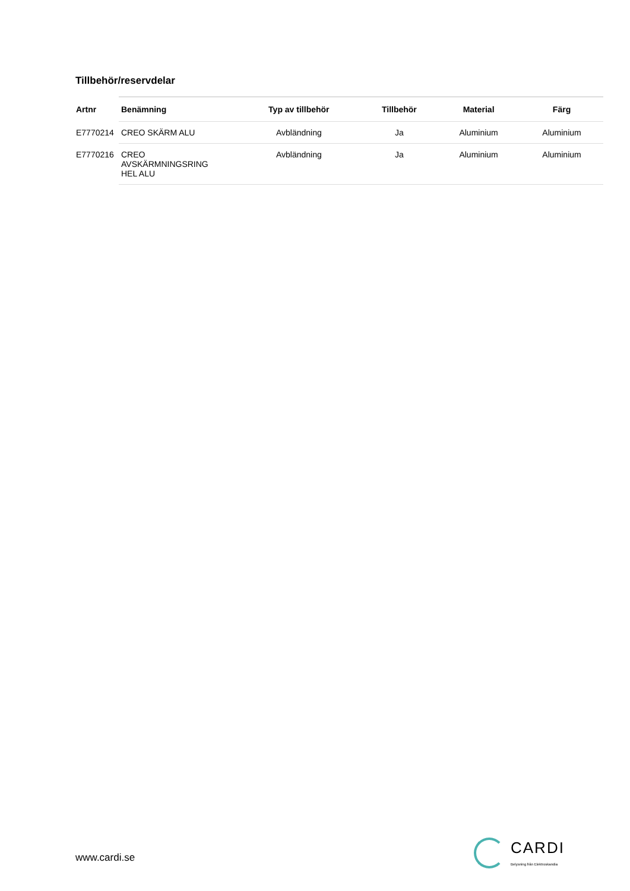Tillbehör/reservdelar
| Artnr | Benämning | Typ av tillbehör | Tillbehör | Material | Färg |
| --- | --- | --- | --- | --- | --- |
| E7770214 | CREO SKÄRM ALU | Avbländning | Ja | Aluminium | Aluminium |
| E7770216 | CREO AVSKÄRMNINGSRING HEL ALU | Avbländning | Ja | Aluminium | Aluminium |
www.cardi.se
CARDI
Belysning från Elektroskandia